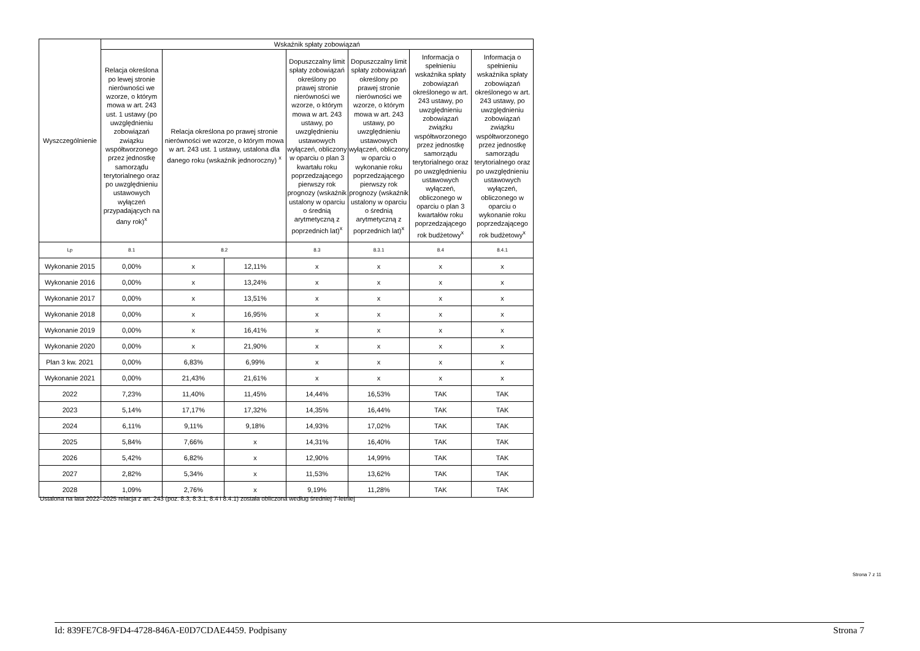| Wyszczególnienie | Wskaźnik spłaty zobowiązań | | | | | | |
| --- | --- | --- | --- | --- | --- | --- | --- |
| | Relacja określona po lewej stronie nierówności we wzorze, o którym mowa w art. 243 ust. 1 ustawy (po uwzględnieniu zobowiązań związku współtworzonego przez jednostkę samorządu terytorialnego oraz po uwzględnieniu ustawowych wyłączeń przypadających na dany rok)<sup>x</sup> | Relacja określona po prawej stronie nierówności we wzorze, o którym mowa w art. 243 ust. 1 ustawy, ustalona dla danego roku (wskaźnik jednoroczny) <sup>x</sup> | | Dopuszczalny limit spłaty zobowiązań określony po prawej stronie nierówności we wzorze, o którym mowa w art. 243 ustawy, po uwzględnieniu ustawowych wyłączeń, obliczony w oparciu o plan 3 kwartału roku poprzedzającego pierwszy rok prognozy (wskaźnik ustalony w oparciu o średnią arytmetyczną z poprzednich lat)<sup>x</sup> | Dopuszczalny limit spłaty zobowiązań określony po prawej stronie nierówności we wzorze, o którym mowa w art. 243 ustawy, po uwzględnieniu ustawowych wyłączeń, obliczony w oparciu o wykonanie roku poprzedzającego pierwszy rok prognozy (wskaźnik ustalony w oparciu o średnią arytmetyczną z poprzednich lat)<sup>x</sup> | Informacja o spełnieniu wskaźnika spłaty zobowiązań określonego w art. 243 ustawy, po uwzględnieniu zobowiązań związku współtworzonego przez jednostkę samorządu terytorialnego oraz po uwzględnieniu ustawowych wyłączeń, obliczonego w oparciu o plan 3 kwartałów roku poprzedzającego rok budżetowy<sup>x</sup> | Informacja o spełnieniu wskaźnika spłaty zobowiązań określonego w art. 243 ustawy, po uwzględnieniu zobowiązań związku współtworzonego przez jednostkę samorządu terytorialnego oraz po uwzględnieniu ustawowych wyłączeń, obliczonego w oparciu o wykonanie roku poprzedzającego rok budżetowy<sup>x</sup> |
| Lp | 8.1 | 8.2 | | 8.3 | 8.3.1 | 8.4 | 8.4.1 |
| Wykonanie 2015 | 0,00% | x | 12,11% | x | x | x | x |
| Wykonanie 2016 | 0,00% | x | 13,24% | x | x | x | x |
| Wykonanie 2017 | 0,00% | x | 13,51% | x | x | x | x |
| Wykonanie 2018 | 0,00% | x | 16,95% | x | x | x | x |
| Wykonanie 2019 | 0,00% | x | 16,41% | x | x | x | x |
| Wykonanie 2020 | 0,00% | x | 21,90% | x | x | x | x |
| Plan 3 kw. 2021 | 0,00% | 6,83% | 6,99% | x | x | x | x |
| Wykonanie 2021 | 0,00% | 21,43% | 21,61% | x | x | x | x |
| 2022 | 7,23% | 11,40% | 11,45% | 14,44% | 16,53% | TAK | TAK |
| 2023 | 5,14% | 17,17% | 17,32% | 14,35% | 16,44% | TAK | TAK |
| 2024 | 6,11% | 9,11% | 9,18% | 14,93% | 17,02% | TAK | TAK |
| 2025 | 5,84% | 7,66% | x | 14,31% | 16,40% | TAK | TAK |
| 2026 | 5,42% | 6,82% | x | 12,90% | 14,99% | TAK | TAK |
| 2027 | 2,82% | 5,34% | x | 11,53% | 13,62% | TAK | TAK |
| 2028 | 1,09% | 2,76% | x | 9,19% | 11,28% | TAK | TAK |
Ustalona na lata 2022–2025 relacja z art. 243 (poz. 8.3, 8.3.1, 8.4 i 8.4.1) została obliczona według średniej 7-letniej
Strona 7 z 11
Id: 839FE7C8-9FD4-4728-846A-E0D7CDAE4459. Podpisany Strona 7